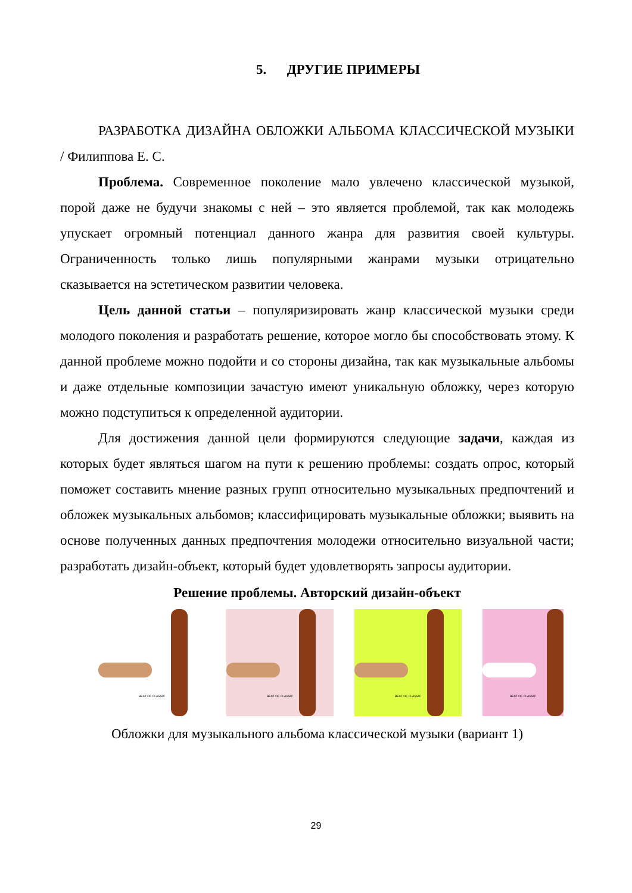5. ДРУГИЕ ПРИМЕРЫ
РАЗРАБОТКА ДИЗАЙНА ОБЛОЖКИ АЛЬБОМА КЛАССИЧЕСКОЙ МУЗЫКИ / Филиппова Е. С.
Проблема. Современное поколение мало увлечено классической музыкой, порой даже не будучи знакомы с ней – это является проблемой, так как молодежь упускает огромный потенциал данного жанра для развития своей культуры. Ограниченность только лишь популярными жанрами музыки отрицательно сказывается на эстетическом развитии человека.
Цель данной статьи – популяризировать жанр классической музыки среди молодого поколения и разработать решение, которое могло бы способствовать этому. К данной проблеме можно подойти и со стороны дизайна, так как музыкальные альбомы и даже отдельные композиции зачастую имеют уникальную обложку, через которую можно подступиться к определенной аудитории.
Для достижения данной цели формируются следующие задачи, каждая из которых будет являться шагом на пути к решению проблемы: создать опрос, который поможет составить мнение разных групп относительно музыкальных предпочтений и обложек музыкальных альбомов; классифицировать музыкальные обложки; выявить на основе полученных данных предпочтения молодежи относительно визуальной части; разработать дизайн-объект, который будет удовлетворять запросы аудитории.
Решение проблемы. Авторский дизайн-объект
BEST OF CLASSIC
BEST OF CLASSIC
BEST OF CLASSIC
BEST OF CLASSIC
Обложки для музыкального альбома классической музыки (вариант 1)
29